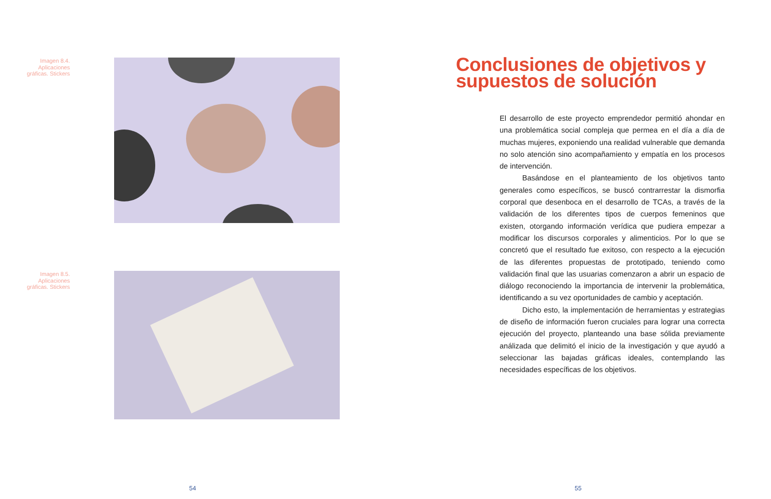Imagen 8.4.
Aplicaciones
gráficas. Stickers
Imagen 8.5.
Aplicaciones
gráficas. Stickers
54
Conclusiones de objetivos y supuestos de solución
El desarrollo de este proyecto emprendedor permitió ahondar en una problemática social compleja que permea en el día a día de muchas mujeres, exponiendo una realidad vulnerable que demanda no solo atención sino acompañamiento y empatía en los procesos de intervención.
Basándose en el planteamiento de los objetivos tanto generales como específicos, se buscó contrarrestar la dismorfia corporal que desenboca en el desarrollo de TCAs, a través de la validación de los diferentes tipos de cuerpos femeninos que existen, otorgando información verídica que pudiera empezar a modificar los discursos corporales y alimenticios. Por lo que se concretó que el resultado fue exitoso, con respecto a la ejecución de las diferentes propuestas de prototipado, teniendo como validación final que las usuarias comenzaron a abrir un espacio de diálogo reconociendo la importancia de intervenir la problemática, identificando a su vez oportunidades de cambio y aceptación.
Dicho esto, la implementación de herramientas y estrategias de diseño de información fueron cruciales para lograr una correcta ejecución del proyecto, planteando una base sólida previamente análizada que delimitó el inicio de la investigación y que ayudó a seleccionar las bajadas gráficas ideales, contemplando las necesidades específicas de los objetivos.
55